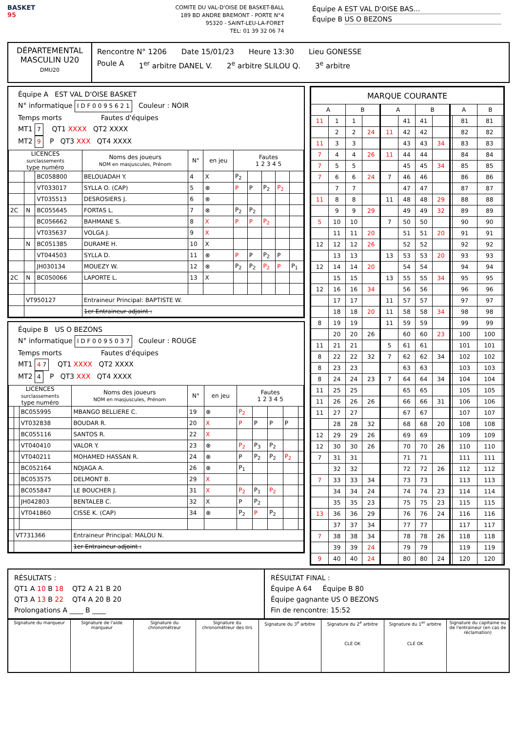BASKET
95
COMITE DU VAL-D'OISE DE BASKET-BALL
189 BD ANDRE BREMONT - PORTE N°4
95320 - SAINT-LEU-LA-FORET
TEL: 01 39 32 06 74
Équipe A EST VAL D'OISE BAS...
Équipe B US O BEZONS
DÉPARTEMENTAL
MASCULIN U20
DMU20
Rencontre N° 1206 Date 15/01/23 Heure 13:30 Lieu GONESSE
Poule A 1<sup>er</sup> arbitre DANEL V. 2<sup>e</sup> arbitre SLILOU Q. 3<sup>e</sup> arbitre
Équipe A EST VAL D'OISE BASKET
N° informatique I D F 0 0 9 5 6 2 1 Couleur : NOIR
Temps morts Fautes d'équipes
MT1 7 QT1 XXXX QT2 XXXX
MT2 9 P QT3 XXX QT4 XXXX
| LICENCES surclassements type numéro | | | Noms des joueurs NOM en masjuscules, Prénom | N° | en jeu | Fautes 1 2 3 4 5 | | | | |
| --- | --- | --- | --- | --- | --- | --- | --- | --- | --- | --- |
| | | BC058800 | BELOUADAH Y. | 4 | X | P<sub>2</sub> | | | | |
| | | VT033017 | SYLLA O. (CAP) | 5 | ⊗ | P | P | P<sub>2</sub> | P<sub>2</sub> | |
| | | VT035513 | DESROSIERS J. | 6 | ⊗ | | | | | |
| 2C | N | BC055645 | FORTAS L. | 7 | ⊗ | P<sub>2</sub> | P<sub>2</sub> | | | |
| | | BC056662 | BAHMANE S. | 8 | X | P | P | P<sub>2</sub> | | |
| | | VT035637 | VOLGA J. | 9 | X | | | | | |
| | N | BC051385 | DURAME H. | 10 | X | | | | | |
| | | VT044503 | SYLLA D. | 11 | ⊗ | P | P | P<sub>2</sub> | P | |
| | | JH030134 | MOUEZY W. | 12 | ⊗ | P<sub>2</sub> | P<sub>2</sub> | P<sub>2</sub> | P | P<sub>1</sub> |
| 2C | N | BC050066 | LAPORTE L. | 13 | X | | | | | |
| | VT950127 | | Entraineur Principal: BAPTISTE W. | | | | | | | |
| | | | 1er Entraineur adjoint : | | | | | | | |
Équipe B US O BEZONS
N° informatique I D F 0 0 9 5 0 3 7 Couleur : ROUGE
Temps morts Fautes d'équipes
MT1 4 7 QT1 XXXX QT2 XXXX
MT2 4 P QT3 XXX QT4 XXXX
| LICENCES surclassements type numéro | | | Noms des joueurs NOM en masjuscules, Prénom | N° | en jeu | Fautes 1 2 3 4 5 | | | | |
| --- | --- | --- | --- | --- | --- | --- | --- | --- | --- | --- |
| | | BC055995 | MBANGO BELLIERE C. | 19 | ⊗ | P<sub>2</sub> | | | | |
| | | VT032838 | BOUDAR R. | 20 | X | P | P | P | P | |
| | | BC055116 | SANTOS R. | 22 | X | | | | | |
| | | VT040410 | VALOR Y. | 23 | ⊗ | P<sub>2</sub> | P<sub>3</sub> | P<sub>2</sub> | | |
| | | VT040211 | MOHAMED HASSAN R. | 24 | ⊗ | P | P<sub>2</sub> | P<sub>2</sub> | P<sub>2</sub> | |
| | | BC052164 | NDJAGA A. | 26 | ⊗ | P<sub>1</sub> | | | | |
| | | BC053575 | DELMONT B. | 29 | X | | | | | |
| | | BC055847 | LE BOUCHER J. | 31 | X | P<sub>2</sub> | P<sub>1</sub> | P<sub>2</sub> | | |
| | | JH042803 | BENTALEB C. | 32 | X | P | P<sub>2</sub> | | | |
| | | VT041860 | CISSE K. (CAP) | 34 | ⊗ | P<sub>2</sub> | P | P<sub>2</sub> | | |
| | VT731366 | | Entraineur Principal: MALOU N. | | | | | | | |
| | | | 1er Entraineur adjoint : | | | | | | | |
| MARQUE COURANTE | | | | | | | | | | | |
| --- | --- | --- | --- | --- | --- | --- | --- | --- | --- | --- | --- |
| A | | B | | A | | B | | A | | B | |
| 11 | 1 | 1 | | | 41 | 41 | | | 81 | 81 | |
| | 2 | 2 | 24 | 11 | 42 | 42 | | | 82 | 82 | |
| 11 | 3 | 3 | | | 43 | 43 | 34 | | 83 | 83 | |
| 7 | 4 | 4 | 26 | 11 | 44 | 44 | | | 84 | 84 | |
| 7 | 5 | 5 | | | 45 | 45 | 34 | | 85 | 85 | |
| 7 | 6 | 6 | 24 | 7 | 46 | 46 | | | 86 | 86 | |
| | 7 | 7 | | | 47 | 47 | | | 87 | 87 | |
| 11 | 8 | 8 | | 11 | 48 | 48 | 29 | | 88 | 88 | |
| | 9 | 9 | 29 | | 49 | 49 | 32 | | 89 | 89 | |
| 5 | 10 | 10 | | 7 | 50 | 50 | | | 90 | 90 | |
| | 11 | 11 | 20 | | 51 | 51 | 20 | | 91 | 91 | |
| 12 | 12 | 12 | 26 | | 52 | 52 | | | 92 | 92 | |
| | 13 | 13 | | 13 | 53 | 53 | 20 | | 93 | 93 | |
| 12 | 14 | 14 | 20 | | 54 | 54 | | | 94 | 94 | |
| | 15 | 15 | | 13 | 55 | 55 | 34 | | 95 | 95 | |
| 12 | 16 | 16 | 34 | | 56 | 56 | | | 96 | 96 | |
| | 17 | 17 | | 11 | 57 | 57 | | | 97 | 97 | |
| | 18 | 18 | 20 | 11 | 58 | 58 | 34 | | 98 | 98 | |
| 8 | 19 | 19 | | 11 | 59 | 59 | | | 99 | 99 | |
| | 20 | 20 | 26 | | 60 | 60 | 23 | | 100 | 100 | |
| 11 | 21 | 21 | | 5 | 61 | 61 | | | 101 | 101 | |
| 8 | 22 | 22 | 32 | 7 | 62 | 62 | 34 | | 102 | 102 | |
| 8 | 23 | 23 | | | 63 | 63 | | | 103 | 103 | |
| 8 | 24 | 24 | 23 | 7 | 64 | 64 | 34 | | 104 | 104 | |
| 11 | 25 | 25 | | | 65 | 65 | | | 105 | 105 | |
| 11 | 26 | 26 | 26 | | 66 | 66 | 31 | | 106 | 106 | |
| 11 | 27 | 27 | | | 67 | 67 | | | 107 | 107 | |
| | 28 | 28 | 32 | | 68 | 68 | 20 | | 108 | 108 | |
| 12 | 29 | 29 | 26 | | 69 | 69 | | | 109 | 109 | |
| 12 | 30 | 30 | 26 | | 70 | 70 | 26 | | 110 | 110 | |
| 7 | 31 | 31 | | | 71 | 71 | | | 111 | 111 | |
| | 32 | 32 | | | 72 | 72 | 26 | | 112 | 112 | |
| 7 | 33 | 33 | 34 | | 73 | 73 | | | 113 | 113 | |
| | 34 | 34 | 24 | | 74 | 74 | 23 | | 114 | 114 | |
| | 35 | 35 | 23 | | 75 | 75 | 23 | | 115 | 115 | |
| 13 | 36 | 36 | 29 | | 76 | 76 | 24 | | 116 | 116 | |
| | 37 | 37 | 34 | | 77 | 77 | | | 117 | 117 | |
| 7 | 38 | 38 | 34 | | 78 | 78 | 26 | | 118 | 118 | |
| | 39 | 39 | 24 | | 79 | 79 | | | 119 | 119 | |
| 9 | 40 | 40 | 24 | | 80 | 80 | 24 | | 120 | 120 | |
RÉSULTATS :
QT1 A 10 B 18 QT2 A 21 B 20
QT3 A 13 B 22 QT4 A 20 B 20
Prolongations A ____ B ____
RÉSULTAT FINAL :
Équipe A 64 Équipe B 80
Équipe gagnante US O BEZONS
Fin de rencontre: 15:52
| Signature du marqueur | Signature de l'aide marqueur | Signature du chronométreur | Signature du chronométreur des tirs | Signature du 3<sup>e</sup> arbitre | Signature du 2<sup>e</sup> arbitre CLÉ OK | Signature du 1<sup>er</sup> arbitre CLÉ OK | Signature du capitaine ou de l'entraineur (en cas de réclamation) |